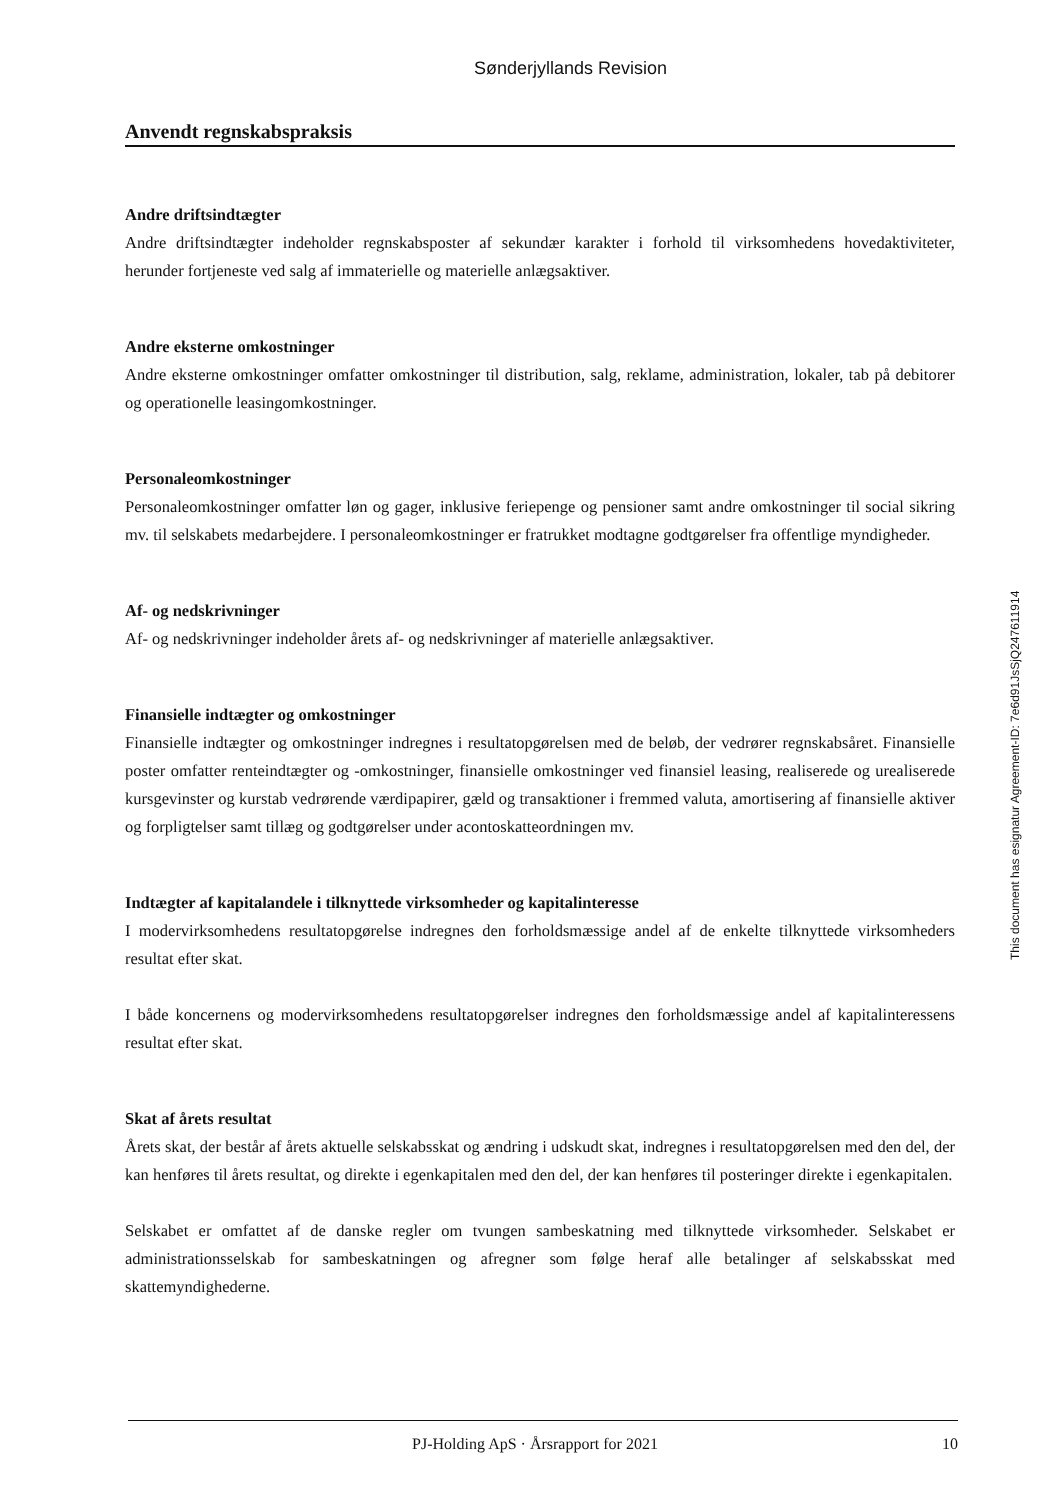Sønderjyllands Revision
Anvendt regnskabspraksis
Andre driftsindtægter
Andre driftsindtægter indeholder regnskabsposter af sekundær karakter i forhold til virksomhedens hovedaktiviteter, herunder fortjeneste ved salg af immaterielle og materielle anlægsaktiver.
Andre eksterne omkostninger
Andre eksterne omkostninger omfatter omkostninger til distribution, salg, reklame, administration, lokaler, tab på debitorer og operationelle leasingomkostninger.
Personaleomkostninger
Personaleomkostninger omfatter løn og gager, inklusive feriepenge og pensioner samt andre omkostninger til social sikring mv. til selskabets medarbejdere. I personaleomkostninger er fratrukket modtagne godtgørelser fra offentlige myndigheder.
Af- og nedskrivninger
Af- og nedskrivninger indeholder årets af- og nedskrivninger af materielle anlægsaktiver.
Finansielle indtægter og omkostninger
Finansielle indtægter og omkostninger indregnes i resultatopgørelsen med de beløb, der vedrører regnskabsåret. Finansielle poster omfatter renteindtægter og -omkostninger, finansielle omkostninger ved finansiel leasing, realiserede og urealiserede kursgevinster og kurstab vedrørende værdipapirer, gæld og transaktioner i fremmed valuta, amortisering af finansielle aktiver og forpligtelser samt tillæg og godtgørelser under acontoskatteordningen mv.
Indtægter af kapitalandele i tilknyttede virksomheder og kapitalinteresse
I modervirksomhedens resultatopgørelse indregnes den forholdsmæssige andel af de enkelte tilknyttede virksomheders resultat efter skat.
I både koncernens og modervirksomhedens resultatopgørelser indregnes den forholdsmæssige andel af kapitalinteressens resultat efter skat.
Skat af årets resultat
Årets skat, der består af årets aktuelle selskabsskat og ændring i udskudt skat, indregnes i resultatopgørelsen med den del, der kan henføres til årets resultat, og direkte i egenkapitalen med den del, der kan henføres til posteringer direkte i egenkapitalen.
Selskabet er omfattet af de danske regler om tvungen sambeskatning med tilknyttede virksomheder. Selskabet er administrationsselskab for sambeskatningen og afregner som følge heraf alle betalinger af selskabsskat med skattemyndighederne.
This document has esignatur Agreement-ID: 7e6d91JsSjQ247611914
PJ-Holding ApS · Årsrapport for 2021 10